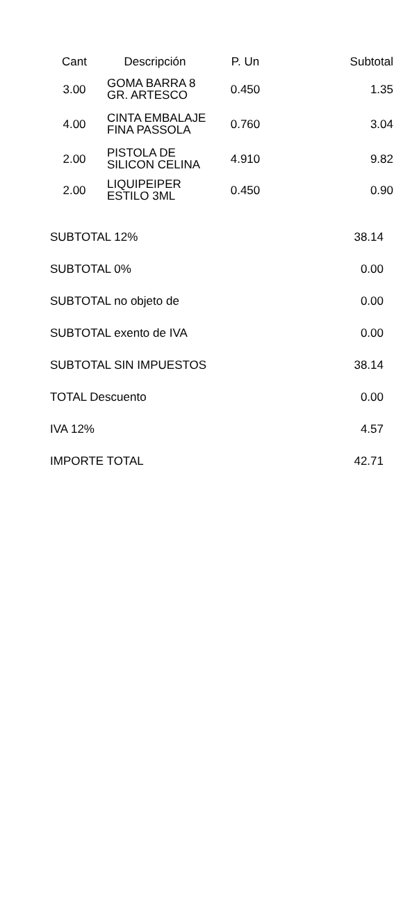| Cant | Descripción | P. Un | Subtotal |
| --- | --- | --- | --- |
| 3.00 | GOMA BARRA 8 GR. ARTESCO | 0.450 | 1.35 |
| 4.00 | CINTA EMBALAJE FINA PASSOLA | 0.760 | 3.04 |
| 2.00 | PISTOLA DE SILICON CELINA | 4.910 | 9.82 |
| 2.00 | LIQUIPEIPER ESTILO 3ML | 0.450 | 0.90 |
| SUBTOTAL 12% | 38.14 |
| SUBTOTAL 0% | 0.00 |
| SUBTOTAL no objeto de | 0.00 |
| SUBTOTAL exento de IVA | 0.00 |
| SUBTOTAL SIN IMPUESTOS | 38.14 |
| TOTAL Descuento | 0.00 |
| IVA 12% | 4.57 |
| IMPORTE TOTAL | 42.71 |